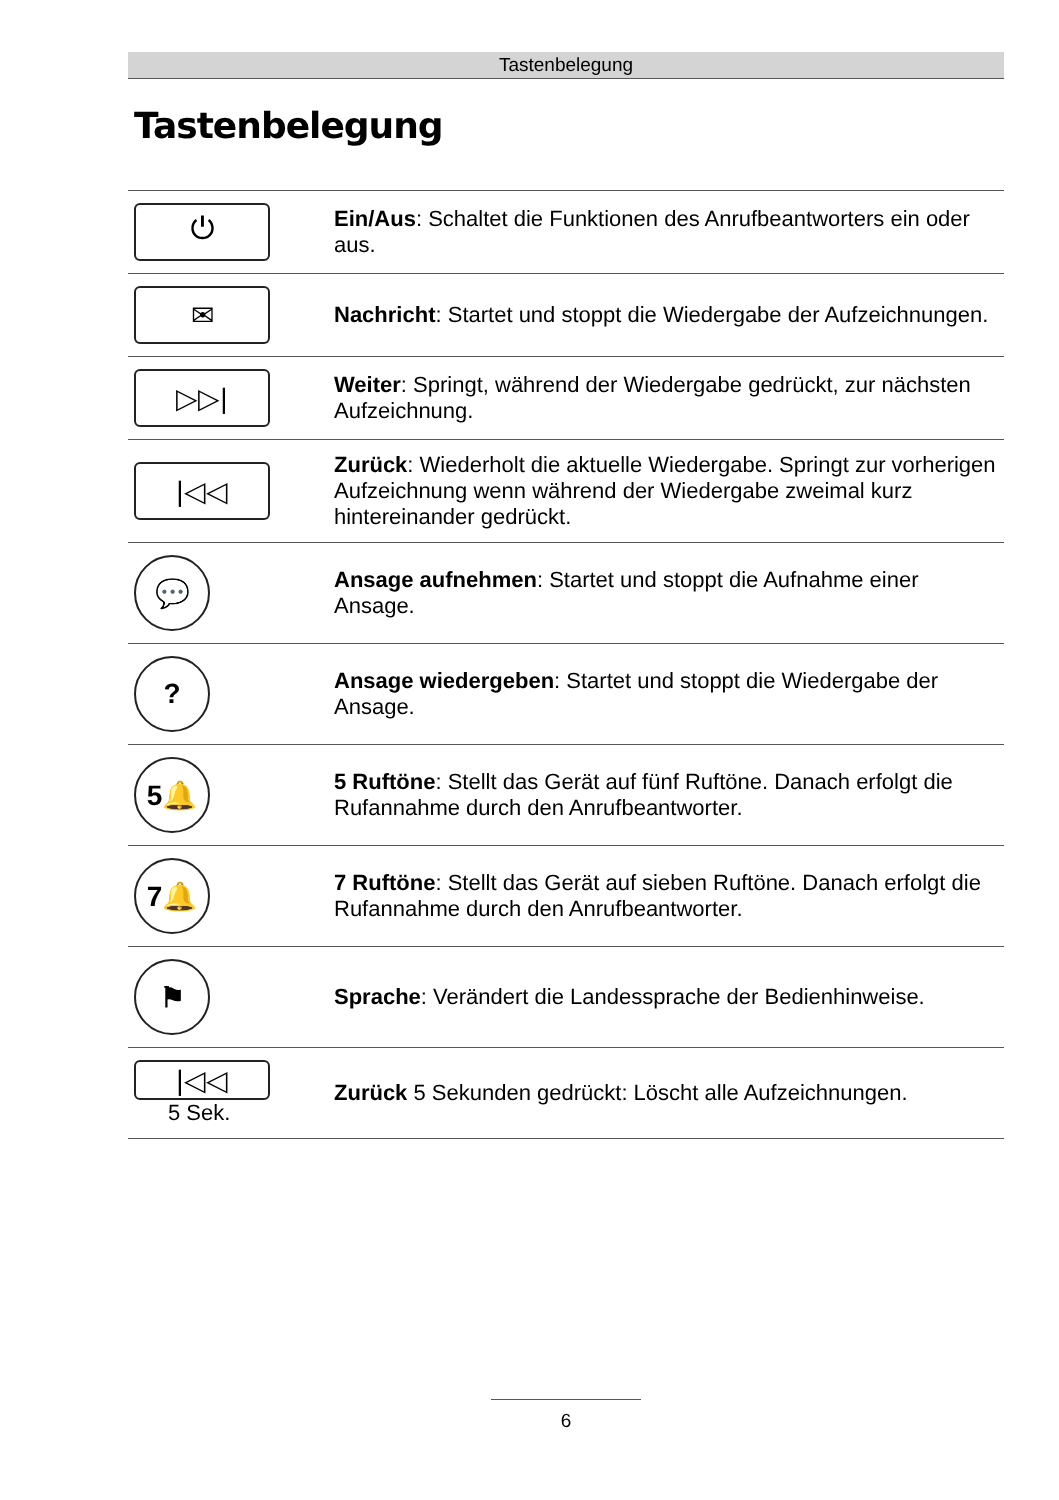Tastenbelegung
Tastenbelegung
| ⏻ | Ein/Aus : Schaltet die Funktionen des Anrufbeantworters ein oder aus. |
| ✉ | Nachricht : Startet und stoppt die Wiedergabe der Auf­zeichnungen. |
| ▷▷/ | Weiter : Springt, während der Wiedergabe gedrückt, zur nächsten Aufzeichnung. |
| /◁◁ | Zurück : Wiederholt die aktuelle Wiedergabe. Springt zur vorherigen Aufzeichnung wenn während der Wiedergabe zweimal kurz hintereinander gedrückt. |
| 💬 | Ansage aufnehmen : Startet und stoppt die Aufnahme einer Ansage. |
| ? | Ansage wiedergeben : Startet und stoppt die Wiedergabe der Ansage. |
| 5🔔 | 5 Ruftöne : Stellt das Gerät auf fünf Ruftöne. Danach erfolgt die Rufannahme durch den Anrufbeantworter. |
| 7🔔 | 7 Ruftöne : Stellt das Gerät auf sieben Ruftöne. Danach erfolgt die Rufannahme durch den Anrufbeantworter. |
| ⚑ | Sprache : Verändert die Landessprache der Bedienhinweise. |
| /◁◁ 5 Sek. | Zurück 5 Sekunden gedrückt: Löscht alle Aufzeichnungen. |
6